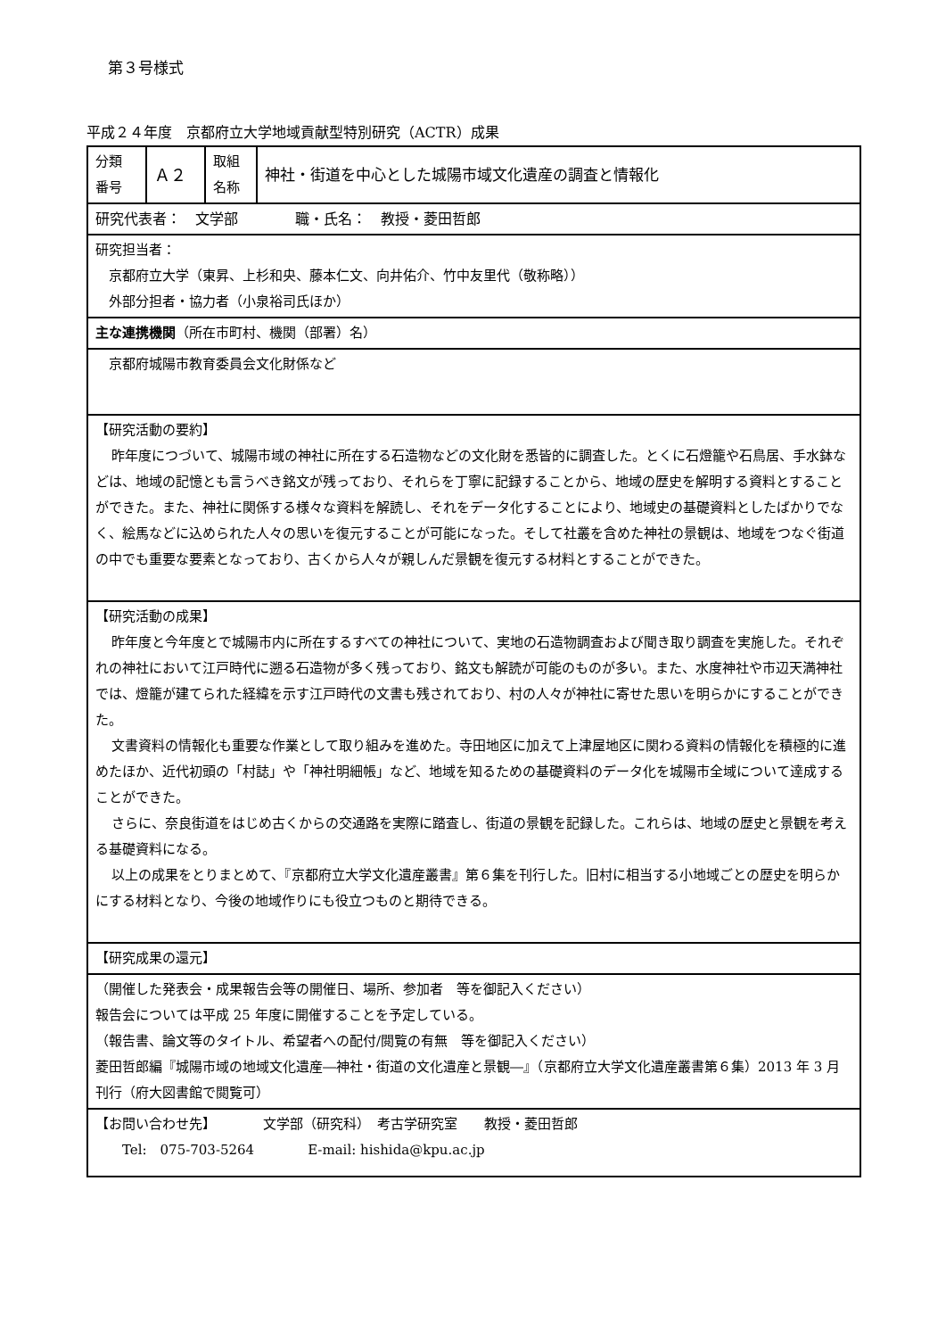第３号様式
平成２４年度　京都府立大学地域貢献型特別研究（ACTR）成果
| 分類 番号 | Ａ２ | 取組 名称 | 神社・街道を中心とした城陽市域文化遺産の調査と情報化 |
| 研究代表者： 文学部 職・氏名： 教授・菱田哲郎 | | | |
| 研究担当者： 京都府立大学（東昇、上杉和央、藤本仁文、向井佑介、竹中友里代（敬称略）） 外部分担者・協力者（小泉裕司氏ほか） | | | |
| 主な連携機関 （所在市町村、機関（部署）名） | | | |
| 京都府城陽市教育委員会文化財係など | | | |
| 【研究活動の要約】 昨年度につづいて、城陽市域の神社に所在する石造物などの文化財を悉皆的に調査した。とくに石燈籠や石鳥居、手水鉢などは、地域の記憶とも言うべき銘文が残っており、それらを丁寧に記録することから、地域の歴史を解明する資料とすることができた。また、神社に関係する様々な資料を解読し、それをデータ化することにより、地域史の基礎資料としたばかりでなく、絵馬などに込められた人々の思いを復元することが可能になった。そして社叢を含めた神社の景観は、地域をつなぐ街道の中でも重要な要素となっており、古くから人々が親しんだ景観を復元する材料とすることができた。 | | | |
| 【研究活動の成果】 昨年度と今年度とで城陽市内に所在するすべての神社について、実地の石造物調査および聞き取り調査を実施した。それぞれの神社において江戸時代に遡る石造物が多く残っており、銘文も解読が可能のものが多い。また、水度神社や市辺天満神社では、燈籠が建てられた経緯を示す江戸時代の文書も残されており、村の人々が神社に寄せた思いを明らかにすることができた。 文書資料の情報化も重要な作業として取り組みを進めた。寺田地区に加えて上津屋地区に関わる資料の情報化を積極的に進めたほか、近代初頭の「村誌」や「神社明細帳」など、地域を知るための基礎資料のデータ化を城陽市全域について達成することができた。 さらに、奈良街道をはじめ古くからの交通路を実際に踏査し、街道の景観を記録した。これらは、地域の歴史と景観を考える基礎資料になる。 以上の成果をとりまとめて、『京都府立大学文化遺産叢書』第６集を刊行した。旧村に相当する小地域ごとの歴史を明らかにする材料となり、今後の地域作りにも役立つものと期待できる。 | | | |
| 【研究成果の還元】 | | | |
| （開催した発表会・成果報告会等の開催日、場所、参加者 等を御記入ください） 報告会については平成 25 年度に開催することを予定している。 （報告書、論文等のタイトル、希望者への配付/閲覧の有無 等を御記入ください） 菱田哲郎編『城陽市域の地域文化遺産―神社・街道の文化遺産と景観―』（京都府立大学文化遺産叢書第６集）2013 年 3 月刊行（府大図書館で閲覧可） | | | |
| 【お問い合わせ先】 文学部（研究科） 考古学研究室 教授・菱田哲郎 Tel: 075-703-5264 E-mail: hishida@kpu.ac.jp | | | |